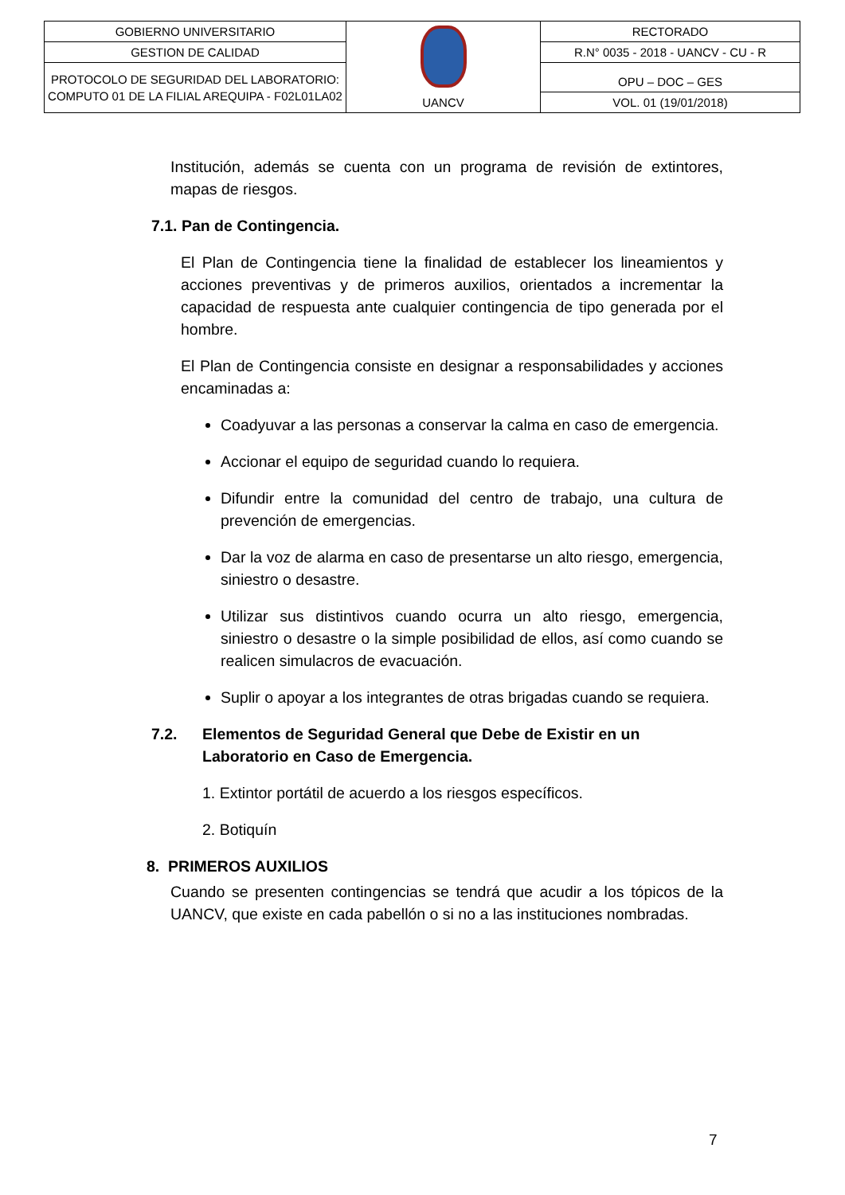| GOBIERNO UNIVERSITARIO | UANCV | RECTORADO |
| GESTION DE CALIDAD | | R.N° 0035 - 2018 - UANCV - CU - R |
| PROTOCOLO DE SEGURIDAD DEL LABORATORIO: COMPUTO 01 DE LA FILIAL AREQUIPA - F02L01LA02 | | OPU – DOC – GES |
| | | VOL. 01 (19/01/2018) |
Institución, además se cuenta con un programa de revisión de extintores, mapas de riesgos.
7.1. Pan de Contingencia.
El Plan de Contingencia tiene la finalidad de establecer los lineamientos y acciones preventivas y de primeros auxilios, orientados a incrementar la capacidad de respuesta ante cualquier contingencia de tipo generada por el hombre.
El Plan de Contingencia consiste en designar a responsabilidades y acciones encaminadas a:
Coadyuvar a las personas a conservar la calma en caso de emergencia.
Accionar el equipo de seguridad cuando lo requiera.
Difundir entre la comunidad del centro de trabajo, una cultura de prevención de emergencias.
Dar la voz de alarma en caso de presentarse un alto riesgo, emergencia, siniestro o desastre.
Utilizar sus distintivos cuando ocurra un alto riesgo, emergencia, siniestro o desastre o la simple posibilidad de ellos, así como cuando se realicen simulacros de evacuación.
Suplir o apoyar a los integrantes de otras brigadas cuando se requiera.
7.2. Elementos de Seguridad General que Debe de Existir en un Laboratorio en Caso de Emergencia.
1. Extintor portátil de acuerdo a los riesgos específicos.
2. Botiquín
8. PRIMEROS AUXILIOS
Cuando se presenten contingencias se tendrá que acudir a los tópicos de la UANCV, que existe en cada pabellón o si no a las instituciones nombradas.
7